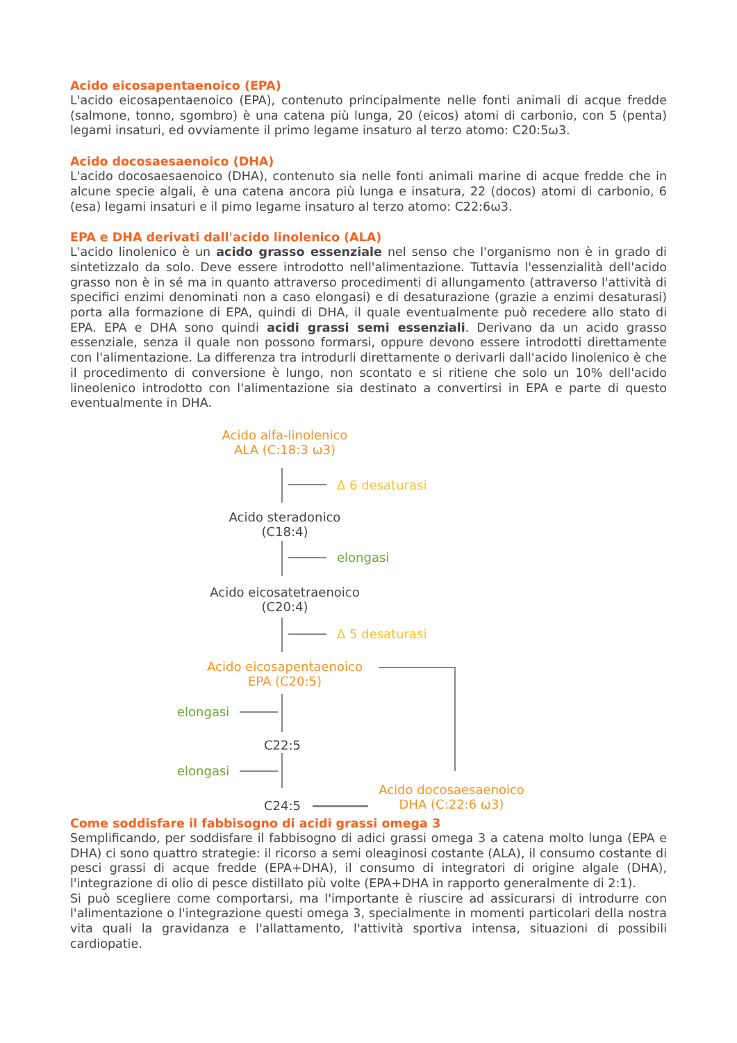Acido eicosapentaenoico (EPA)
L'acido eicosapentaenoico (EPA), contenuto principalmente nelle fonti animali di acque fredde (salmone, tonno, sgombro) è una catena più lunga, 20 (eicos) atomi di carbonio, con 5 (penta) legami insaturi, ed ovviamente il primo legame insaturo al terzo atomo: C20:5ω3.
Acido docosaesaenoico (DHA)
L'acido docosaesaenoico (DHA), contenuto sia nelle fonti animali marine di acque fredde che in alcune specie algali, è una catena ancora più lunga e insatura, 22 (docos) atomi di carbonio, 6 (esa) legami insaturi e il pimo legame insaturo al terzo atomo: C22:6ω3.
EPA e DHA derivati dall'acido linolenico (ALA)
L'acido linolenico è un acido grasso essenziale nel senso che l'organismo non è in grado di sintetizzalo da solo. Deve essere introdotto nell'alimentazione. Tuttavia l'essenzialità dell'acido grasso non è in sé ma in quanto attraverso procedimenti di allungamento (attraverso l'attività di specifici enzimi denominati non a caso elongasi) e di desaturazione (grazie a enzimi desaturasi) porta alla formazione di EPA, quindi di DHA, il quale eventualmente può recedere allo stato di EPA. EPA e DHA sono quindi acidi grassi semi essenziali. Derivano da un acido grasso essenziale, senza il quale non possono formarsi, oppure devono essere introdotti direttamente con l'alimentazione. La differenza tra introdurli direttamente o derivarli dall'acido linolenico è che il procedimento di conversione è lungo, non scontato e si ritiene che solo un 10% dell'acido lineolenico introdotto con l'alimentazione sia destinato a convertirsi in EPA e parte di questo eventualmente in DHA.
Acido alfa-linolenico
ALA (C:18:3 ω3)
Δ 6 desaturasi
Acido steradonico
(C18:4)
elongasi
Acido eicosatetraenoico
(C20:4)
Δ 5 desaturasi
Acido eicosapentaenoico
EPA (C20:5)
elongasi
C22:5
elongasi
C24:5
Acido docosaesaenoico
DHA (C:22:6 ω3)
Come soddisfare il fabbisogno di acidi grassi omega 3
Semplificando, per soddisfare il fabbisogno di adici grassi omega 3 a catena molto lunga (EPA e DHA) ci sono quattro strategie: il ricorso a semi oleaginosi costante (ALA), il consumo costante di pesci grassi di acque fredde (EPA+DHA), il consumo di integratori di origine algale (DHA), l'integrazione di olio di pesce distillato più volte (EPA+DHA in rapporto generalmente di 2:1).
Si può scegliere come comportarsi, ma l'importante è riuscire ad assicurarsi di introdurre con l'alimentazione o l'integrazione questi omega 3, specialmente in momenti particolari della nostra vita quali la gravidanza e l'allattamento, l'attività sportiva intensa, situazioni di possibili cardiopatie.